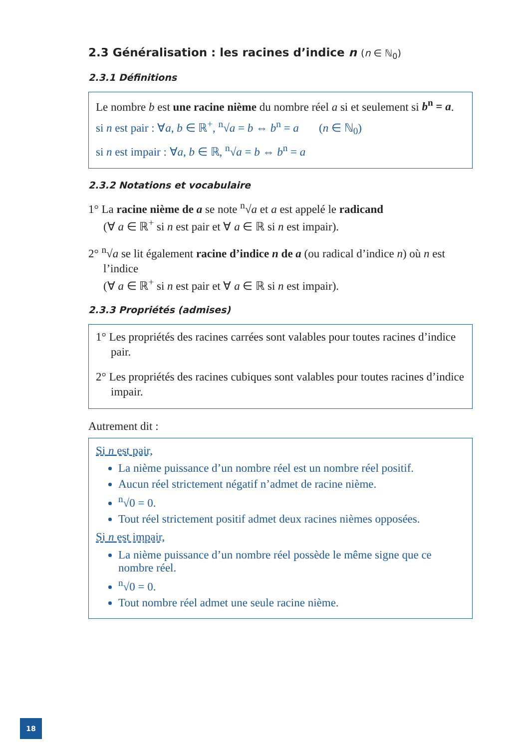2.3 Généralisation : les racines d’indice n (n ∈ ℕ<sub>0</sub>)
2.3.1 Définitions
Le nombre b est une racine nième du nombre réel a si et seulement si b<sup>n</sup> = a.
si n est pair : ∀a, b ∈ ℝ<sup>+</sup>, <sup>n</sup>√a = b ⇔ b<sup>n</sup> = a (n ∈ ℕ<sub>0</sub>)
si n est impair : ∀a, b ∈ ℝ, <sup>n</sup>√a = b ⇔ b<sup>n</sup> = a
2.3.2 Notations et vocabulaire
1° La racine nième de a se note <sup>n</sup>√a et a est appelé le radicand
(∀ a ∈ ℝ<sup>+</sup> si n est pair et ∀ a ∈ ℝ si n est impair).
2° <sup>n</sup>√a se lit également racine d’indice n de a (ou radical d’indice n) où n est l’indice
(∀ a ∈ ℝ<sup>+</sup> si n est pair et ∀ a ∈ ℝ si n est impair).
2.3.3 Propriétés (admises)
1° Les propriétés des racines carrées sont valables pour toutes racines d’indice pair.
2° Les propriétés des racines cubiques sont valables pour toutes racines d’indice impair.
Autrement dit :
Si n est pair,
La nième puissance d’un nombre réel est un nombre réel positif.
Aucun réel strictement négatif n’admet de racine nième.
<sup>n</sup>√0 = 0.
Tout réel strictement positif admet deux racines nièmes opposées.
Si n est impair,
La nième puissance d’un nombre réel possède le même signe que ce nombre réel.
<sup>n</sup>√0 = 0.
Tout nombre réel admet une seule racine nième.
18